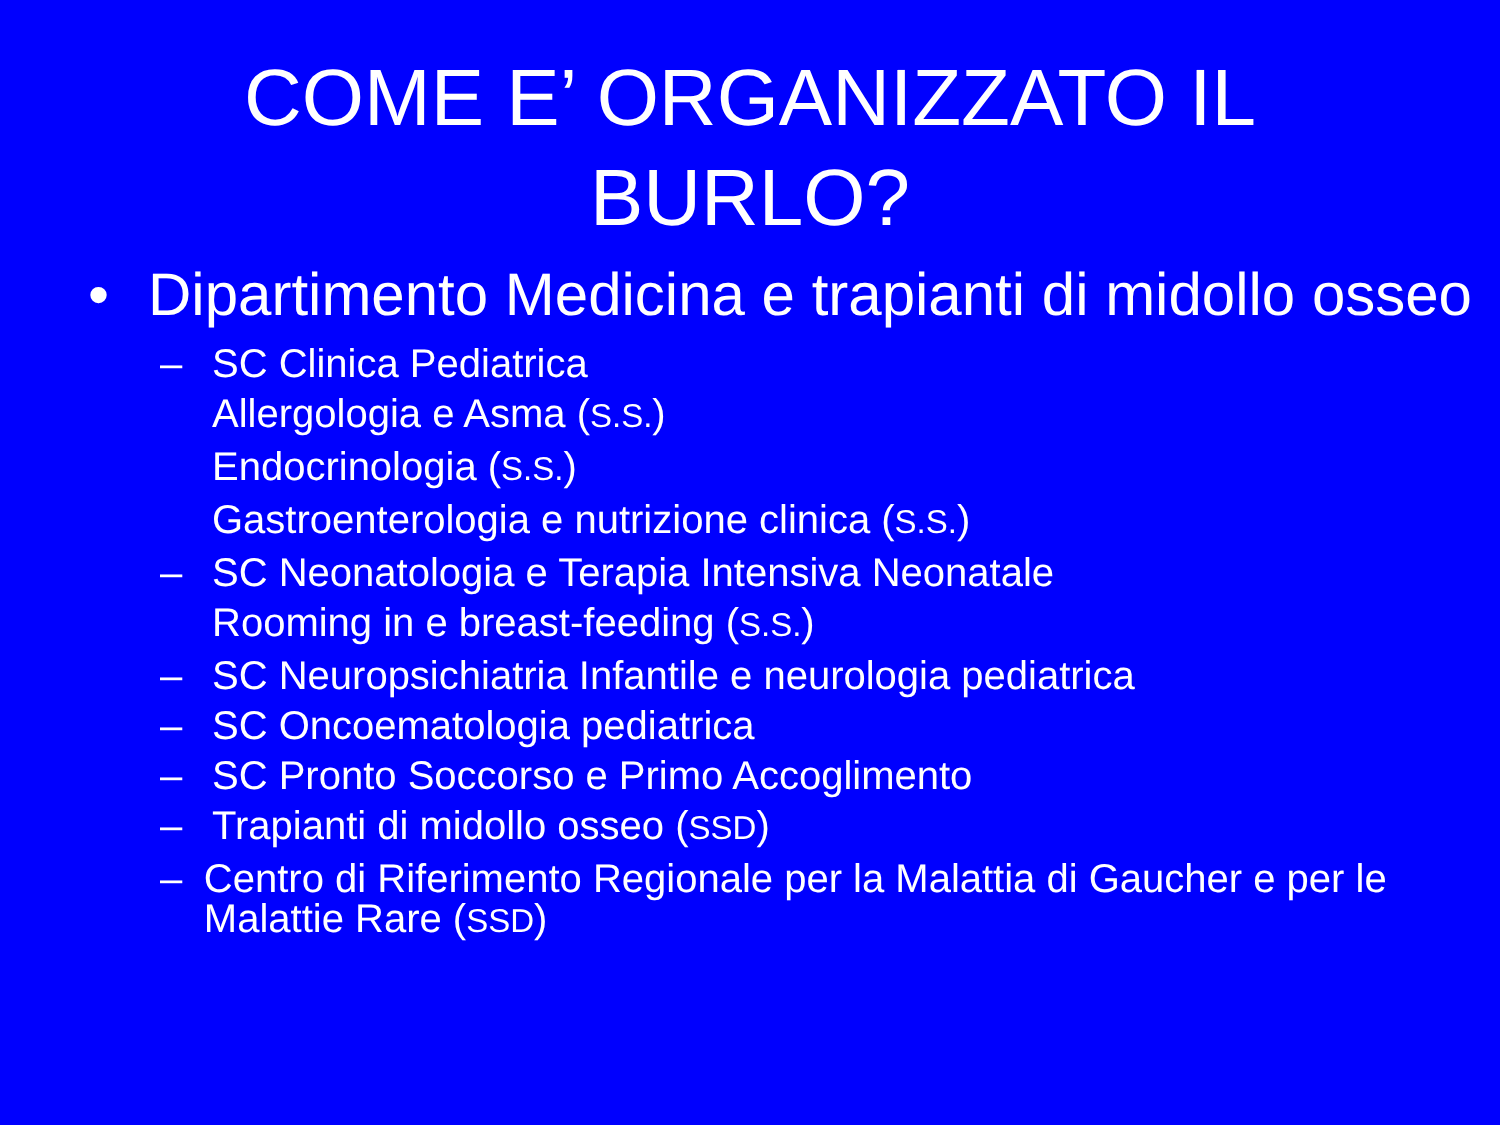COME E’ ORGANIZZATO IL
BURLO?
• Dipartimento Medicina e trapianti di midollo osseo
– SC Clinica Pediatrica
Allergologia e Asma (S.S.)
Endocrinologia (S.S.)
Gastroenterologia e nutrizione clinica (S.S.)
– SC Neonatologia e Terapia Intensiva Neonatale
Rooming in e breast-feeding (S.S.)
– SC Neuropsichiatria Infantile e neurologia pediatrica
– SC Oncoematologia pediatrica
– SC Pronto Soccorso e Primo Accoglimento
– Trapianti di midollo osseo (SSD)
–
Centro di Riferimento Regionale per la Malattia di Gaucher e per le Malattie Rare (SSD)